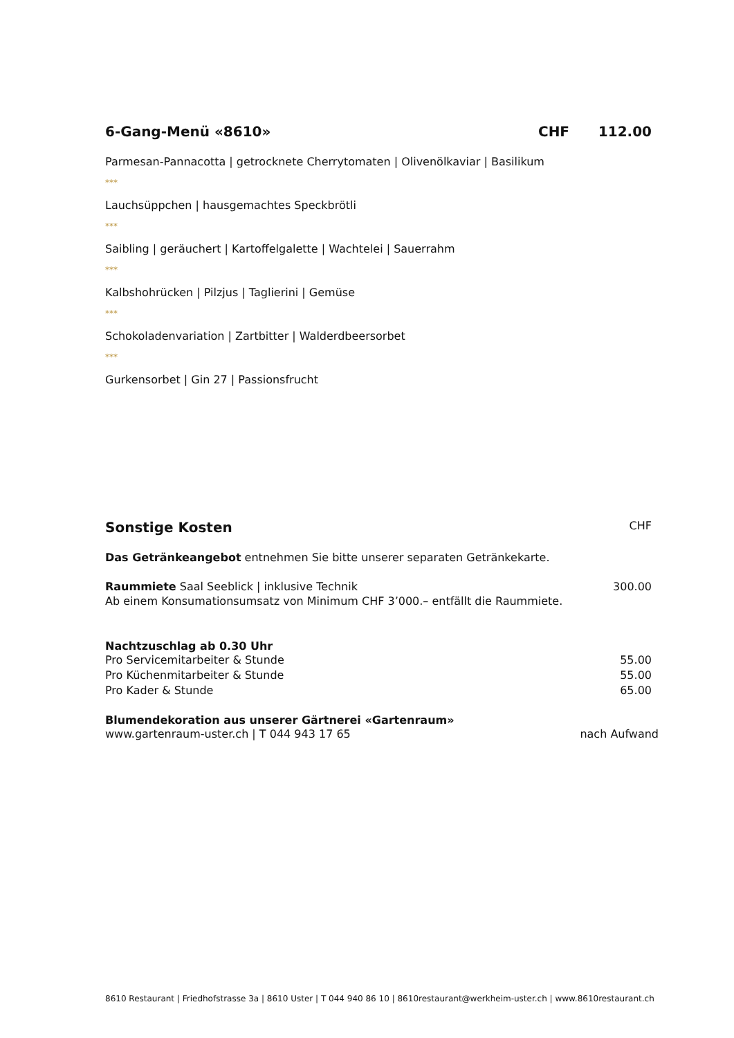6-Gang-Menü «8610» CHF 112.00
Parmesan-Pannacotta | getrocknete Cherrytomaten | Olivenölkaviar | Basilikum
***
Lauchsüppchen | hausgemachtes Speckbrötli
***
Saibling | geräuchert | Kartoffelgalette | Wachtelei | Sauerrahm
***
Kalbshohrücken | Pilzjus | Taglierini | Gemüse
***
Schokoladenvariation | Zartbitter | Walderdbeersorbet
***
Gurkensorbet | Gin 27 | Passionsfrucht
Sonstige Kosten CHF
Das Getränkeangebot entnehmen Sie bitte unserer separaten Getränkekarte.
Raummiete Saal Seeblick | inklusive Technik 300.00
Ab einem Konsumationsumsatz von Minimum CHF 3’000.– entfällt die Raummiete.
Nachtzuschlag ab 0.30 Uhr
Pro Servicemitarbeiter & Stunde 55.00
Pro Küchenmitarbeiter & Stunde 55.00
Pro Kader & Stunde 65.00
Blumendekoration aus unserer Gärtnerei «Gartenraum»
www.gartenraum-uster.ch | T 044 943 17 65 nach Aufwand
8610 Restaurant | Friedhofstrasse 3a | 8610 Uster | T 044 940 86 10 | 8610restaurant@werkheim-uster.ch | www.8610restaurant.ch